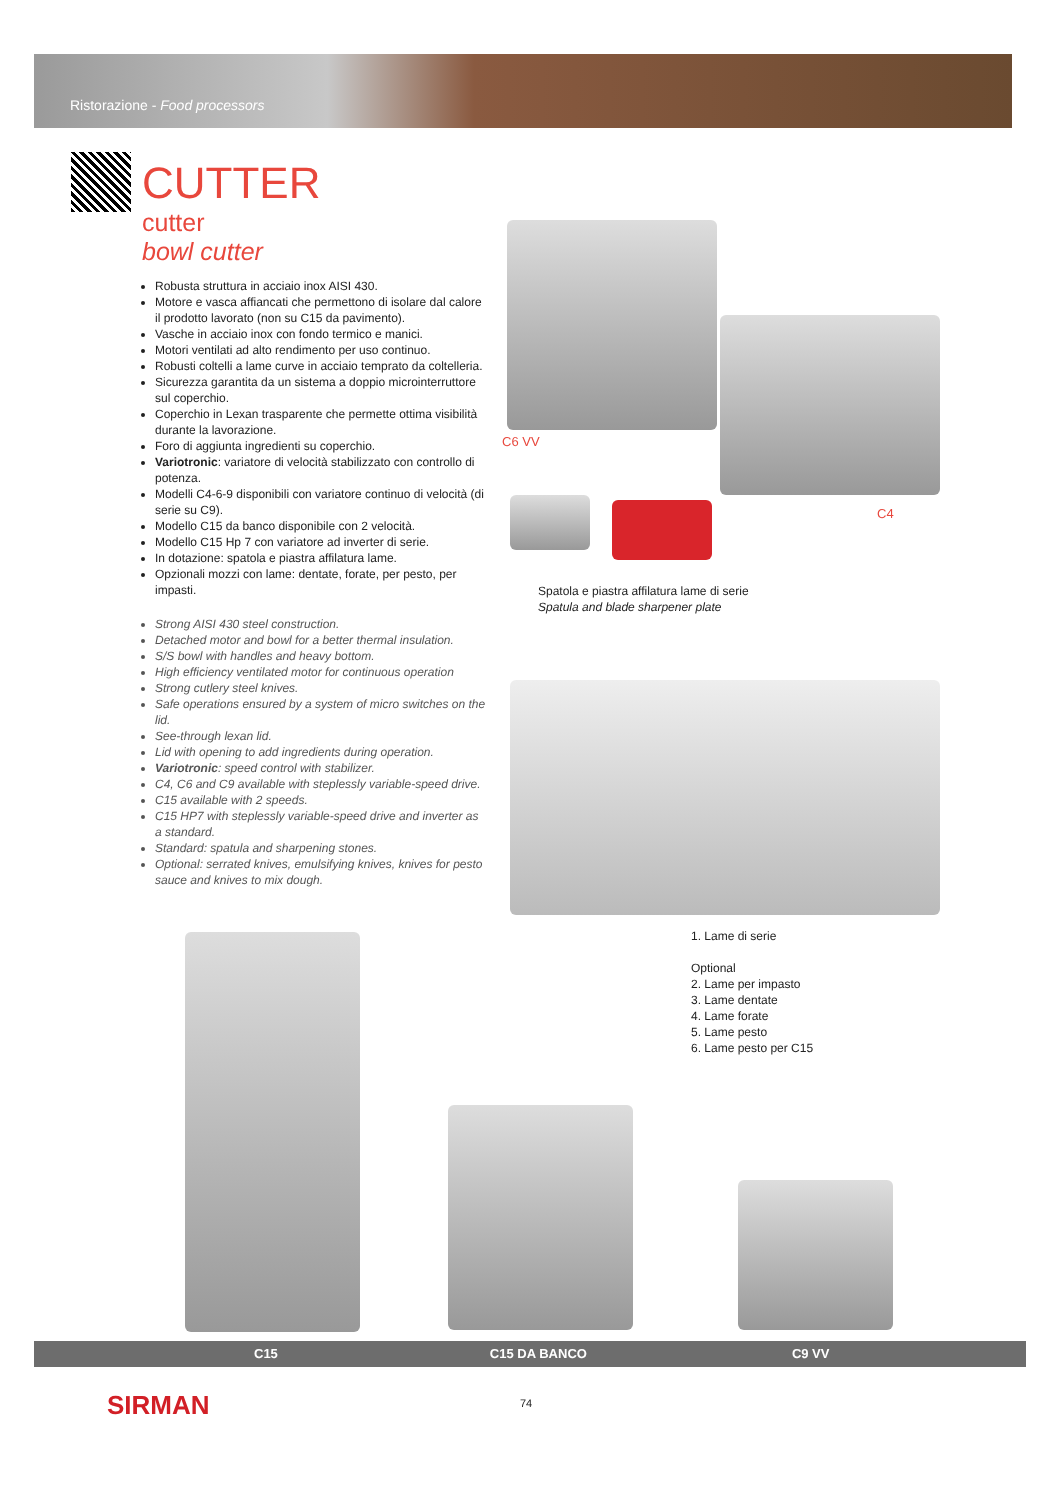Ristorazione - Food processors
CUTTER
cutter
bowl cutter
Robusta struttura in acciaio inox AISI 430.
Motore e vasca affiancati che permettono di isolare dal calore il prodotto lavorato (non su C15 da pavimento).
Vasche in acciaio inox con fondo termico e manici.
Motori ventilati ad alto rendimento per uso continuo.
Robusti coltelli a lame curve in acciaio temprato da coltelleria.
Sicurezza garantita da un sistema a doppio microinterruttore sul coperchio.
Coperchio in Lexan trasparente che permette ottima visibilità durante la lavorazione.
Foro di aggiunta ingredienti su coperchio.
Variotronic: variatore di velocità stabilizzato con controllo di potenza.
Modelli C4-6-9 disponibili con variatore continuo di velocità (di serie su C9).
Modello C15 da banco disponibile con 2 velocità.
Modello C15 Hp 7 con variatore ad inverter di serie.
In dotazione: spatola e piastra affilatura lame.
Opzionali mozzi con lame: dentate, forate, per pesto, per impasti.
Strong AISI 430 steel construction.
Detached motor and bowl for a better thermal insulation.
S/S bowl with handles and heavy bottom.
High efficiency ventilated motor for continuous operation
Strong cutlery steel knives.
Safe operations ensured by a system of micro switches on the lid.
See-through lexan lid.
Lid with opening to add ingredients during operation.
Variotronic: speed control with stabilizer.
C4, C6 and C9 available with steplessly variable-speed drive.
C15 available with 2 speeds.
C15 HP7 with steplessly variable-speed drive and inverter as a standard.
Standard: spatula and sharpening stones.
Optional: serrated knives, emulsifying knives, knives for pesto sauce and knives to mix dough.
C6 VV
C4
Spatola e piastra affilatura lame di serie
Spatula and blade sharpener plate
1. Lame di serie
Optional
2. Lame per impasto
3. Lame dentate
4. Lame forate
5. Lame pesto
6. Lame pesto per C15
C15 C15 DA BANCO C9 VV
SIRMAN 74